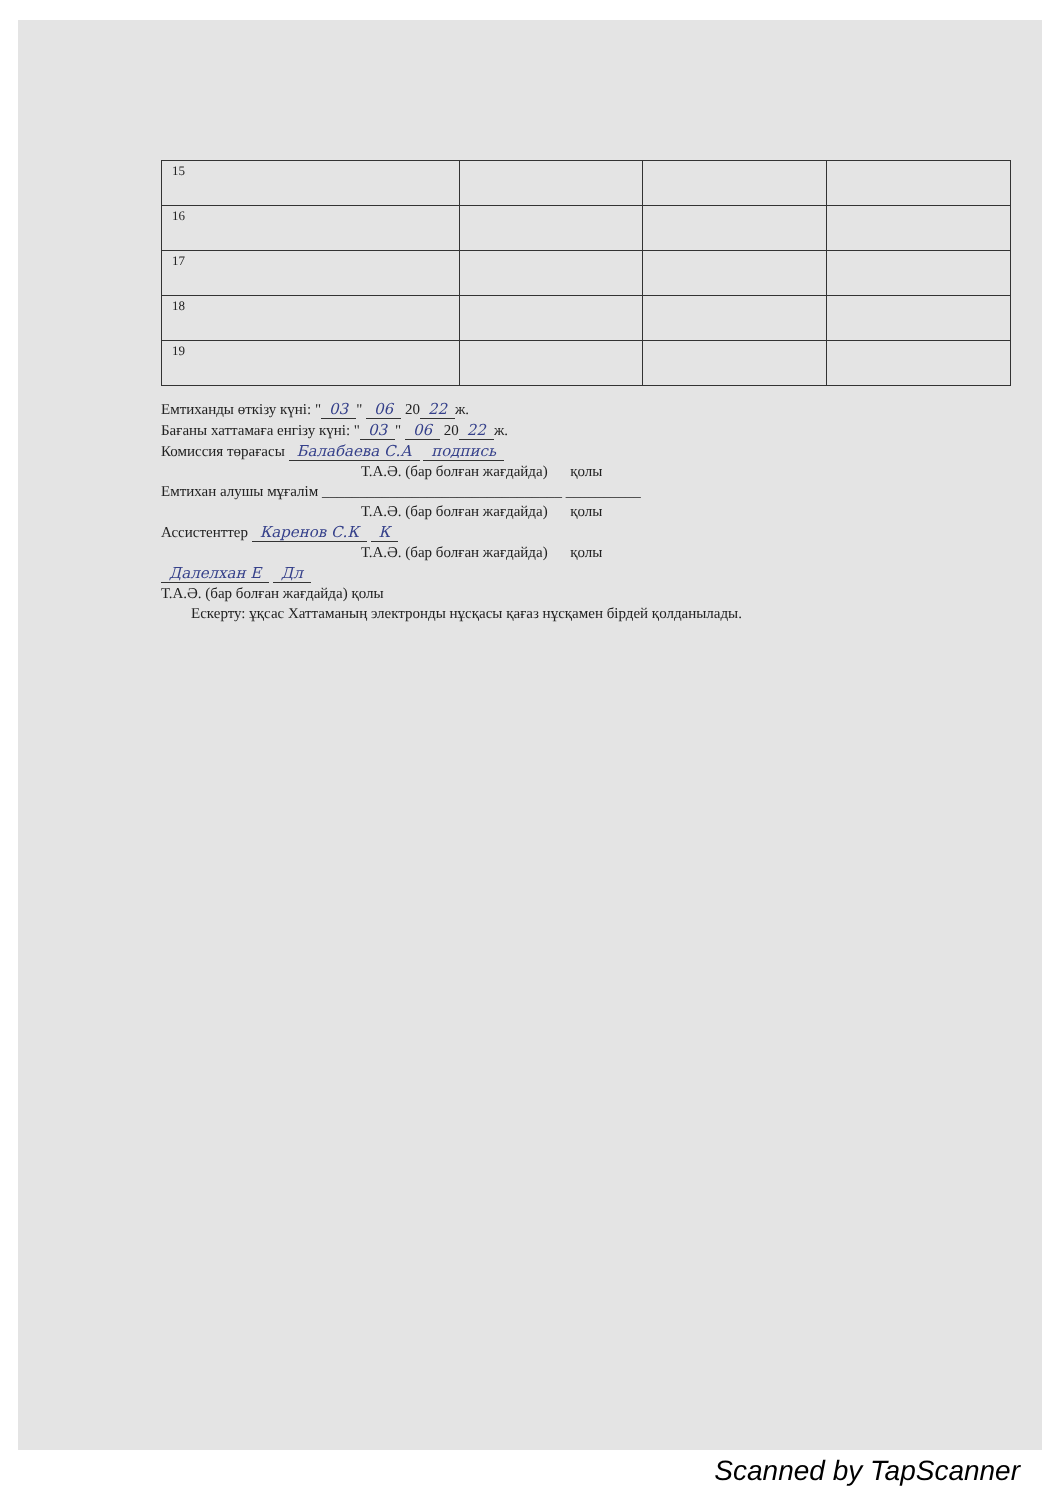| 15 | | | |
| 16 | | | |
| 17 | | | |
| 18 | | | |
| 19 | | | |
Емтиханды өткізу күні: " 03 " 06 20 22 ж.
Бағаны хаттамаға енгізу күні: " 03 " 06 20 22 ж.
Комиссия төрағасы Балабаева С.А подпись
Т.А.Ә. (бар болған жағдайда) қолы
Емтихан алушы мұғалім ________________________________ __________
Т.А.Ә. (бар болған жағдайда) қолы
Ассистенттер Каренов С.К К
Т.А.Ә. (бар болған жағдайда) қолы
Далелхан Е Дл
Т.А.Ә. (бар болған жағдайда) қолы
Ескерту: ұқсас Хаттаманың электронды нұсқасы қағаз нұсқамен бірдей қолданылады.
Scanned by TapScanner